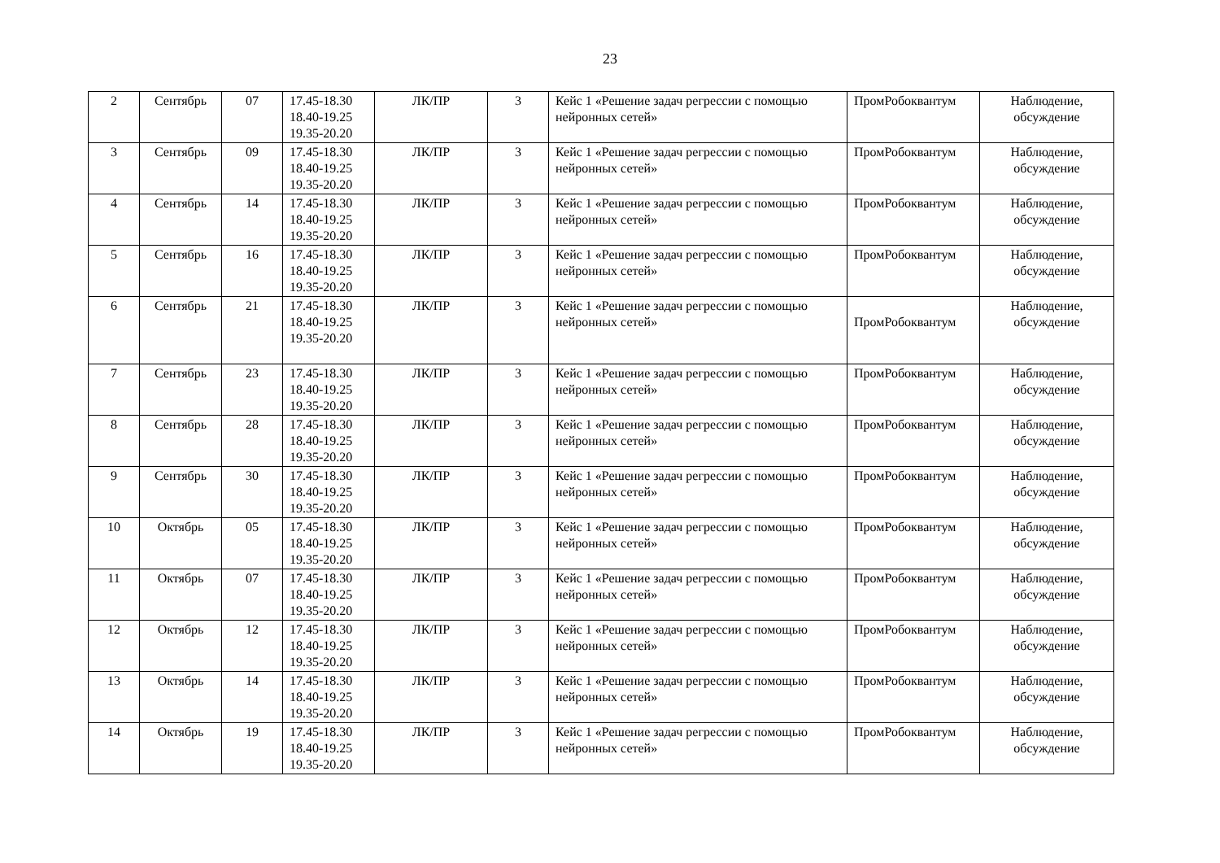23
| 2 | Сентябрь | 07 | 17.45-18.30 18.40-19.25 19.35-20.20 | ЛК/ПР | 3 | Кейс 1 «Решение задач регрессии с помощью нейронных сетей» | ПромРобоквантум | Наблюдение, обсуждение |
| 3 | Сентябрь | 09 | 17.45-18.30 18.40-19.25 19.35-20.20 | ЛК/ПР | 3 | Кейс 1 «Решение задач регрессии с помощью нейронных сетей» | ПромРобоквантум | Наблюдение, обсуждение |
| 4 | Сентябрь | 14 | 17.45-18.30 18.40-19.25 19.35-20.20 | ЛК/ПР | 3 | Кейс 1 «Решение задач регрессии с помощью нейронных сетей» | ПромРобоквантум | Наблюдение, обсуждение |
| 5 | Сентябрь | 16 | 17.45-18.30 18.40-19.25 19.35-20.20 | ЛК/ПР | 3 | Кейс 1 «Решение задач регрессии с помощью нейронных сетей» | ПромРобоквантум | Наблюдение, обсуждение |
| 6 | Сентябрь | 21 | 17.45-18.30 18.40-19.25 19.35-20.20 | ЛК/ПР | 3 | Кейс 1 «Решение задач регрессии с помощью нейронных сетей» | ПромРобоквантум | Наблюдение, обсуждение |
| 7 | Сентябрь | 23 | 17.45-18.30 18.40-19.25 19.35-20.20 | ЛК/ПР | 3 | Кейс 1 «Решение задач регрессии с помощью нейронных сетей» | ПромРобоквантум | Наблюдение, обсуждение |
| 8 | Сентябрь | 28 | 17.45-18.30 18.40-19.25 19.35-20.20 | ЛК/ПР | 3 | Кейс 1 «Решение задач регрессии с помощью нейронных сетей» | ПромРобоквантум | Наблюдение, обсуждение |
| 9 | Сентябрь | 30 | 17.45-18.30 18.40-19.25 19.35-20.20 | ЛК/ПР | 3 | Кейс 1 «Решение задач регрессии с помощью нейронных сетей» | ПромРобоквантум | Наблюдение, обсуждение |
| 10 | Октябрь | 05 | 17.45-18.30 18.40-19.25 19.35-20.20 | ЛК/ПР | 3 | Кейс 1 «Решение задач регрессии с помощью нейронных сетей» | ПромРобоквантум | Наблюдение, обсуждение |
| 11 | Октябрь | 07 | 17.45-18.30 18.40-19.25 19.35-20.20 | ЛК/ПР | 3 | Кейс 1 «Решение задач регрессии с помощью нейронных сетей» | ПромРобоквантум | Наблюдение, обсуждение |
| 12 | Октябрь | 12 | 17.45-18.30 18.40-19.25 19.35-20.20 | ЛК/ПР | 3 | Кейс 1 «Решение задач регрессии с помощью нейронных сетей» | ПромРобоквантум | Наблюдение, обсуждение |
| 13 | Октябрь | 14 | 17.45-18.30 18.40-19.25 19.35-20.20 | ЛК/ПР | 3 | Кейс 1 «Решение задач регрессии с помощью нейронных сетей» | ПромРобоквантум | Наблюдение, обсуждение |
| 14 | Октябрь | 19 | 17.45-18.30 18.40-19.25 19.35-20.20 | ЛК/ПР | 3 | Кейс 1 «Решение задач регрессии с помощью нейронных сетей» | ПромРобоквантум | Наблюдение, обсуждение |